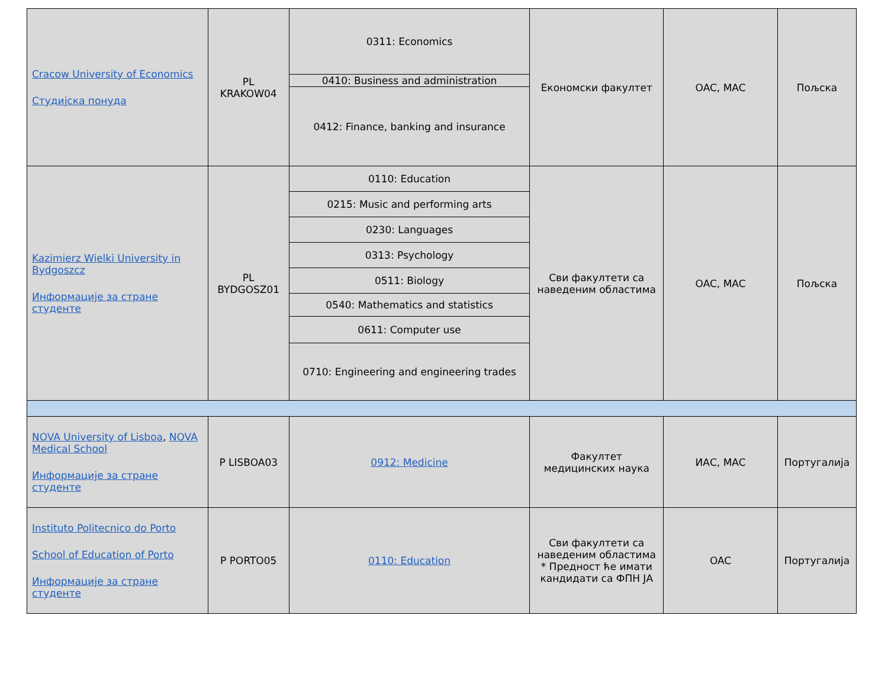| Cracow University of Economics Студијска понуда | PL KRAKOW04 | 0311: Economics | Економски факултет | OAC, MAC | Пољска |
| | | 0410: Business and administration | | | |
| | | 0412: Finance, banking and insurance | | | |
| Kazimierz Wielki University in Bydgoszcz Информације за стране студенте | PL BYDGOSZ01 | 0110: Education | Сви факултети са наведеним областима | OAC, MAC | Пољска |
| | | 0215: Music and performing arts | | | |
| | | 0230: Languages | | | |
| | | 0313: Psychology | | | |
| | | 0511: Biology | | | |
| | | 0540: Mathematics and statistics | | | |
| | | 0611: Computer use | | | |
| | | 0710: Engineering and engineering trades | | | |
| NOVA University of Lisboa , NOVA Medical School Информације за стране студенте | P LISBOA03 | 0912: Medicine | Факултет медицинских наука | ИАС, MAC | Португалија |
| Instituto Politecnico do Porto School of Education of Porto Информације за стране студенте | P PORTO05 | 0110: Education | Сви факултети са наведеним областима * Предност ће имати кандидати са ФПН ЈА | OAC | Португалија |